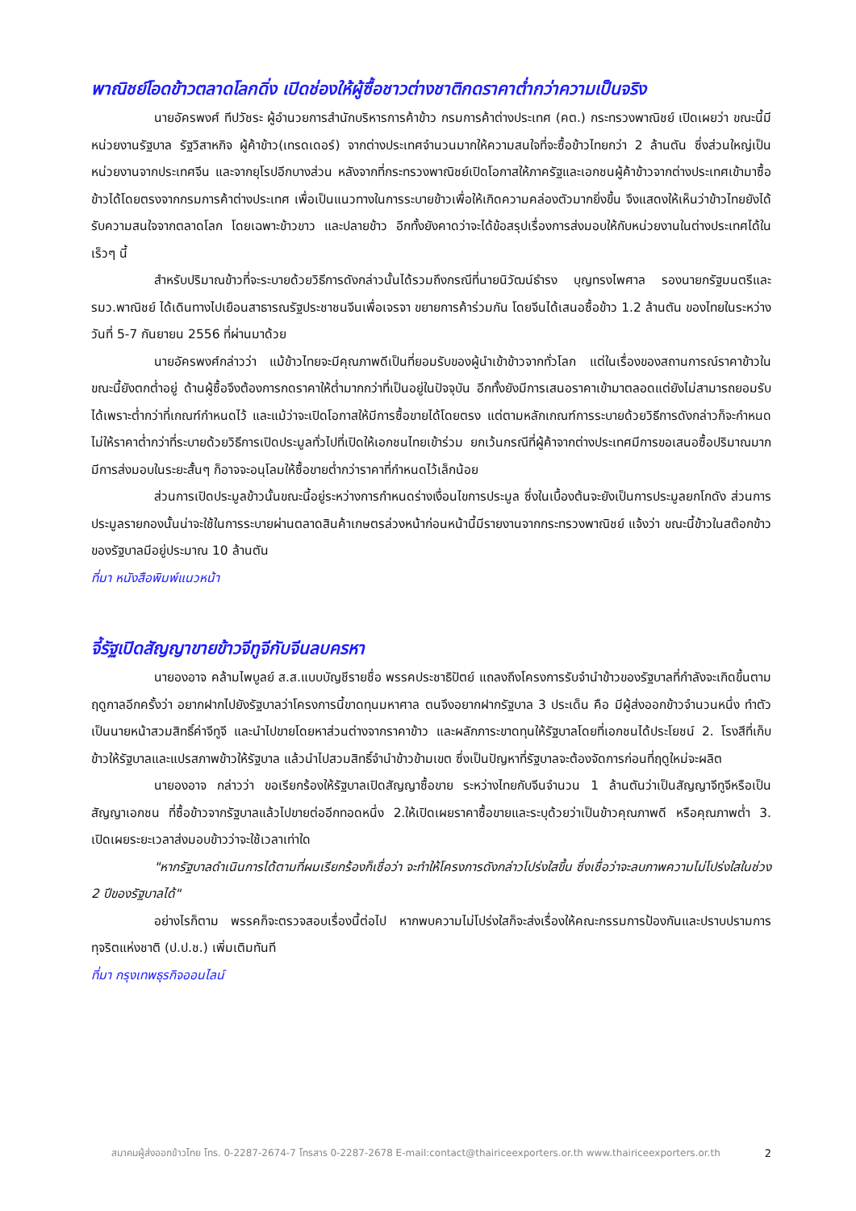พาณิชย์โอดข้าวตลาดโลกดิ่ง เปิดช่องให้ผู้ซื้อชาวต่างชาติกดราคาต่ำกว่าความเป็นจริง
นายอัครพงศ์ ทีปวัชระ ผู้อำนวยการสำนักบริหารการค้าข้าว กรมการค้าต่างประเทศ (คต.) กระทรวงพาณิชย์ เปิดเผยว่า ขณะนี้มีหน่วยงานรัฐบาล รัฐวิสาหกิจ ผู้ค้าข้าว(เทรดเดอร์) จากต่างประเทศจำนวนมากให้ความสนใจที่จะซื้อข้าวไทยกว่า 2 ล้านตัน ซึ่งส่วนใหญ่เป็นหน่วยงานจากประเทศจีน และจากยุโรปอีกบางส่วน หลังจากที่กระทรวงพาณิชย์เปิดโอกาสให้ภาครัฐและเอกชนผู้ค้าข้าวจากต่างประเทศเข้ามาซื้อข้าวได้โดยตรงจากกรมการค้าต่างประเทศ เพื่อเป็นแนวทางในการระบายข้าวเพื่อให้เกิดความคล่องตัวมากยิ่งขึ้น จึงแสดงให้เห็นว่าข้าวไทยยังได้รับความสนใจจากตลาดโลก โดยเฉพาะข้าวขาว และปลายข้าว อีกทั้งยังคาดว่าจะได้ข้อสรุปเรื่องการส่งมอบให้กับหน่วยงานในต่างประเทศได้ในเร็วๆ นี้
สำหรับปริมาณข้าวที่จะระบายด้วยวิธีการดังกล่าวนั้นได้รวมถึงกรณีที่นายนิวัฒน์ธำรง บุญทรงไพศาล รองนายกรัฐมนตรีและรมว.พาณิชย์ ได้เดินทางไปเยือนสาธารณรัฐประชาชนจีนเพื่อเจรจา ขยายการค้าร่วมกัน โดยจีนได้เสนอซื้อข้าว 1.2 ล้านตัน ของไทยในระหว่างวันที่ 5-7 กันยายน 2556 ที่ผ่านมาด้วย
นายอัครพงศ์กล่าวว่า แม้ข้าวไทยจะมีคุณภาพดีเป็นที่ยอมรับของผู้นำเข้าข้าวจากทั่วโลก แต่ในเรื่องของสถานการณ์ราคาข้าวในขณะนี้ยังตกต่ำอยู่ ด้านผู้ซื้อจึงต้องการกดราคาให้ต่ำมากกว่าที่เป็นอยู่ในปัจจุบัน อีกทั้งยังมีการเสนอราคาเข้ามาตลอดแต่ยังไม่สามารถยอมรับได้เพราะต่ำกว่าที่เกณฑ์กำหนดไว้ และแม้ว่าจะเปิดโอกาสให้มีการซื้อขายได้โดยตรง แต่ตามหลักเกณฑ์การระบายด้วยวิธีการดังกล่าวก็จะกำหนดไม่ให้ราคาต่ำกว่าที่ระบายด้วยวิธีการเปิดประมูลทั่วไปที่เปิดให้เอกชนไทยเข้าร่วม ยกเว้นกรณีที่ผู้ค้าจากต่างประเทศมีการขอเสนอซื้อปริมาณมาก มีการส่งมอบในระยะสั้นๆ ก็อาจจะอนุโลมให้ซื้อขายต่ำกว่าราคาที่กำหนดไว้เล็กน้อย
ส่วนการเปิดประมูลข้าวนั้นขณะนี้อยู่ระหว่างการกำหนดร่างเงื่อนไขการประมูล ซึ่งในเบื้องต้นจะยังเป็นการประมูลยกโกดัง ส่วนการประมูลรายกองนั้นน่าจะใช้ในการระบายผ่านตลาดสินค้าเกษตรล่วงหน้าก่อนหน้านี้มีรายงานจากกระทรวงพาณิชย์ แจ้งว่า ขณะนี้ข้าวในสต๊อกข้าวของรัฐบาลมีอยู่ประมาณ 10 ล้านตัน
ที่มา หนังสือพิมพ์แนวหน้า
จี้รัฐเปิดสัญญาขายข้าวจีทูจีกับจีนลบครหา
นายองอาจ คล้ามไพบูลย์ ส.ส.แบบบัญชีรายชื่อ พรรคประชาธิปัตย์ แถลงถึงโครงการรับจำนำข้าวของรัฐบาลที่กำลังจะเกิดขึ้นตามฤดูกาลอีกครั้งว่า อยากฝากไปยังรัฐบาลว่าโครงการนี้ขาดทุนมหาศาล ตนจึงอยากฝากรัฐบาล 3 ประเด็น คือ มีผู้ส่งออกข้าวจำนวนหนึ่ง ทำตัวเป็นนายหน้าสวมสิทธิ์ค่าจีทูจี และนำไปขายโดยหาส่วนต่างจากราคาข้าว และผลักภาระขาดทุนให้รัฐบาลโดยที่เอกชนได้ประโยชน์ 2. โรงสีที่เก็บข้าวให้รัฐบาลและแปรสภาพข้าวให้รัฐบาล แล้วนำไปสวมสิทธิ์จำนำข้าวข้ามเขต ซึ่งเป็นปัญหาที่รัฐบาลจะต้องจัดการก่อนที่ฤดูใหม่จะผลิต
นายองอาจ กล่าวว่า ขอเรียกร้องให้รัฐบาลเปิดสัญญาซื้อขาย ระหว่างไทยกับจีนจำนวน 1 ล้านตันว่าเป็นสัญญาจีทูจีหรือเป็นสัญญาเอกชน ที่ซื้อข้าวจากรัฐบาลแล้วไปขายต่ออีกทอดหนึ่ง 2.ให้เปิดเผยราคาซื้อขายและระบุด้วยว่าเป็นข้าวคุณภาพดี หรือคุณภาพต่ำ 3. เปิดเผยระยะเวลาส่งมอบข้าวว่าจะใช้เวลาเท่าใด
"หากรัฐบาลดำเนินการได้ตามที่ผมเรียกร้องก็เชื่อว่า จะทำให้โครงการดังกล่าวโปร่งใสขึ้น ซึ่งเชื่อว่าจะลบภาพความไม่โปร่งใสในช่วง 2 ปีของรัฐบาลได้"
อย่างไรก็ตาม พรรคก็จะตรวจสอบเรื่องนี้ต่อไป หากพบความไม่โปร่งใสก็จะส่งเรื่องให้คณะกรรมการป้องกันและปราบปรามการทุจริตแห่งชาติ (ป.ป.ช.) เพิ่มเติมทันที
ที่มา กรุงเทพธุรกิจออนไลน์
สมาคมผู้ส่งออกข้าวไทย โทร. 0-2287-2674-7 โทรสาร 0-2287-2678 E-mail:contact@thairiceexporters.or.th www.thairiceexporters.or.th 2